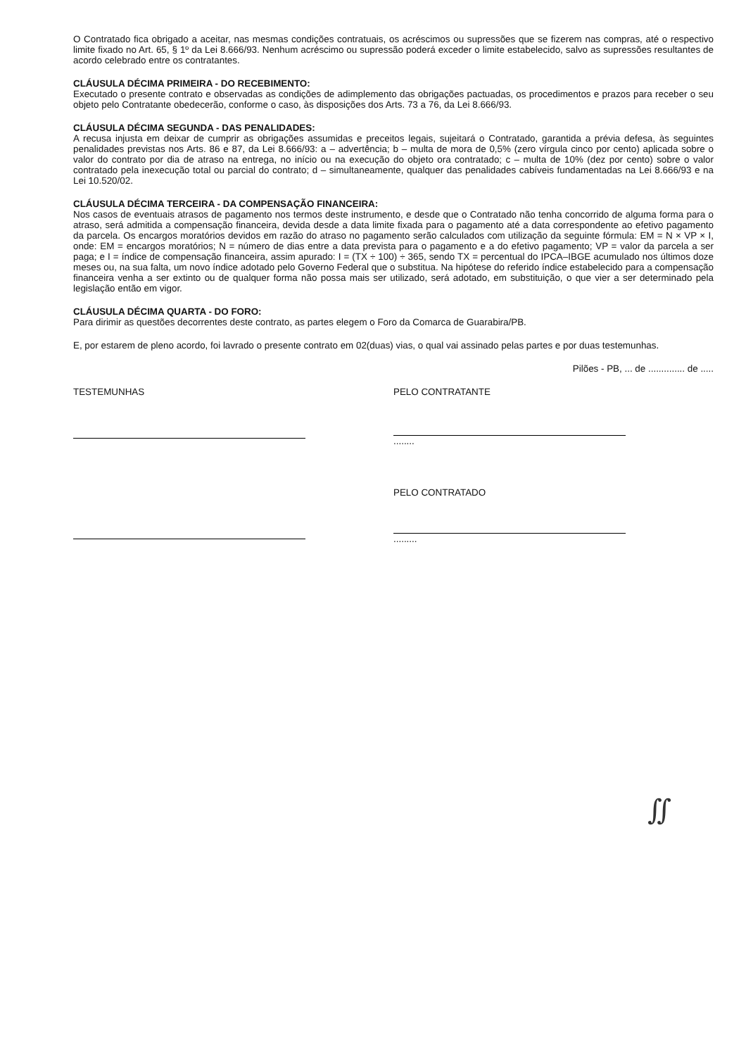O Contratado fica obrigado a aceitar, nas mesmas condições contratuais, os acréscimos ou supressões que se fizerem nas compras, até o respectivo limite fixado no Art. 65, § 1º da Lei 8.666/93. Nenhum acréscimo ou supressão poderá exceder o limite estabelecido, salvo as supressões resultantes de acordo celebrado entre os contratantes.
CLÁUSULA DÉCIMA PRIMEIRA - DO RECEBIMENTO:
Executado o presente contrato e observadas as condições de adimplemento das obrigações pactuadas, os procedimentos e prazos para receber o seu objeto pelo Contratante obedecerão, conforme o caso, às disposições dos Arts. 73 a 76, da Lei 8.666/93.
CLÁUSULA DÉCIMA SEGUNDA - DAS PENALIDADES:
A recusa injusta em deixar de cumprir as obrigações assumidas e preceitos legais, sujeitará o Contratado, garantida a prévia defesa, às seguintes penalidades previstas nos Arts. 86 e 87, da Lei 8.666/93: a – advertência; b – multa de mora de 0,5% (zero vírgula cinco por cento) aplicada sobre o valor do contrato por dia de atraso na entrega, no início ou na execução do objeto ora contratado; c – multa de 10% (dez por cento) sobre o valor contratado pela inexecução total ou parcial do contrato; d – simultaneamente, qualquer das penalidades cabíveis fundamentadas na Lei 8.666/93 e na Lei 10.520/02.
CLÁUSULA DÉCIMA TERCEIRA - DA COMPENSAÇÃO FINANCEIRA:
Nos casos de eventuais atrasos de pagamento nos termos deste instrumento, e desde que o Contratado não tenha concorrido de alguma forma para o atraso, será admitida a compensação financeira, devida desde a data limite fixada para o pagamento até a data correspondente ao efetivo pagamento da parcela. Os encargos moratórios devidos em razão do atraso no pagamento serão calculados com utilização da seguinte fórmula: EM = N × VP × I, onde: EM = encargos moratórios; N = número de dias entre a data prevista para o pagamento e a do efetivo pagamento; VP = valor da parcela a ser paga; e I = índice de compensação financeira, assim apurado: I = (TX ÷ 100) ÷ 365, sendo TX = percentual do IPCA–IBGE acumulado nos últimos doze meses ou, na sua falta, um novo índice adotado pelo Governo Federal que o substitua. Na hipótese do referido índice estabelecido para a compensação financeira venha a ser extinto ou de qualquer forma não possa mais ser utilizado, será adotado, em substituição, o que vier a ser determinado pela legislação então em vigor.
CLÁUSULA DÉCIMA QUARTA - DO FORO:
Para dirimir as questões decorrentes deste contrato, as partes elegem o Foro da Comarca de Guarabira/PB.
E, por estarem de pleno acordo, foi lavrado o presente contrato em 02(duas) vias, o qual vai assinado pelas partes e por duas testemunhas.
Pilões - PB, ... de .............. de .....
TESTEMUNHAS PELO CONTRATANTE
........
PELO CONTRATADO
.........
∬